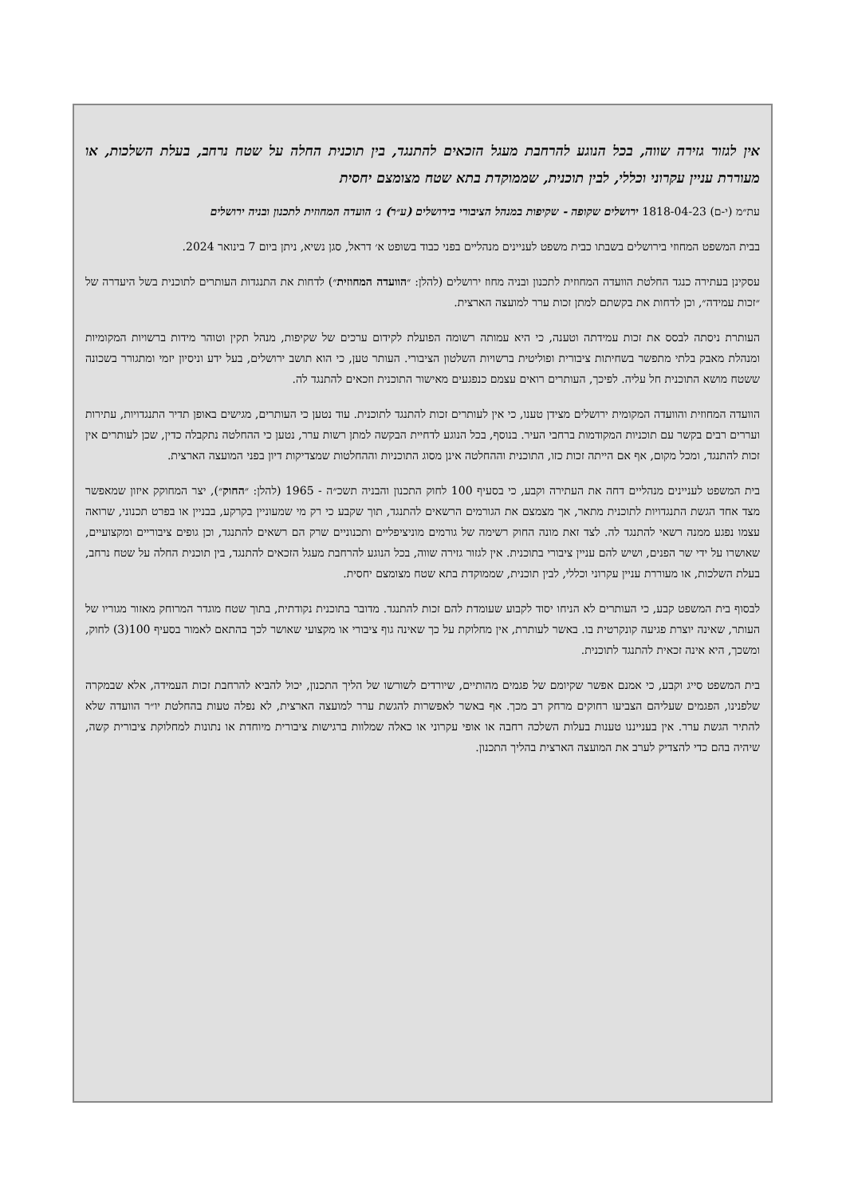אין לגזור גזירה שווה, בכל הנוגע להרחבת מעגל הזכאים להתנגד, בין תוכנית החלה על שטח נרחב, בעלת השלכות, או מעוררת עניין עקרוני וכללי, לבין תוכנית, שממוקדת בתא שטח מצומצם יחסית
עת״מ (י-ם) 1818-04-23 ירושלים שקופה - שקיפות במנהל הציבורי בירושלים (ע״ר) נ׳ הועדה המחוזית לתכנון ובניה ירושלים
בבית המשפט המחוזי בירושלים בשבתו כבית משפט לעניינים מנהליים בפני כבוד בשופט א׳ דראל, סגן נשיא, ניתן ביום 7 בינואר 2024.
עסקינן בעתירה כנגד החלטת הוועדה המחוזית לתכנון ובניה מחוז ירושלים (להלן: ״הוועדה המחוזית״) לדחות את התנגדות העותרים לתוכנית בשל היעדרה של ״זכות עמידה״, וכן לדחות את בקשתם למתן זכות ערר למועצה הארצית.
העותרת ניסתה לבסס את זכות עמידתה וטענה, כי היא עמותה רשומה הפועלת לקידום ערכים של שקיפות, מנהל תקין וטוהר מידות ברשויות המקומיות ומנהלת מאבק בלתי מתפשר בשחיתות ציבורית ופוליטית ברשויות השלטון הציבורי. העותר טען, כי הוא תושב ירושלים, בעל ידע וניסיון יזמי ומתגורר בשכונה ששטח מושא התוכנית חל עליה. לפיכך, העותרים רואים עצמם כנפגעים מאישור התוכנית וזכאים להתנגד לה.
הוועדה המחוזית והוועדה המקומית ירושלים מצידן טענו, כי אין לעותרים זכות להתנגד לתוכנית. עוד נטען כי העותרים, מגישים באופן תדיר התנגדויות, עתירות ועררים רבים בקשר עם תוכניות המקודמות ברחבי העיר. בנוסף, בכל הנוגע לדחיית הבקשה למתן רשות ערר, נטען כי ההחלטה נתקבלה כדין, שכן לעותרים אין זכות להתנגד, ומכל מקום, אף אם הייתה זכות כזו, התוכנית וההחלטה אינן מסוג התוכניות וההחלטות שמצדיקות דיון בפני המועצה הארצית.
בית המשפט לעניינים מנהליים דחה את העתירה וקבע, כי בסעיף 100 לחוק התכנון והבניה תשכ״ה - 1965 (להלן: ״החוק״), יצר המחוקק איזון שמאפשר מצד אחד הגשת התנגדויות לתוכנית מתאר, אך מצמצם את הגורמים הרשאים להתנגד, תוך שקבע כי רק מי שמעוניין בקרקע, בבניין או בפרט תכנוני, שרואה עצמו נפגע ממנה רשאי להתנגד לה. לצד זאת מונה החוק רשימה של גורמים מוניציפליים ותכנוניים שרק הם רשאים להתנגד, וכן גופים ציבוריים ומקצועיים, שאושרו על ידי שר הפנים, ושיש להם עניין ציבורי בתוכנית. אין לגזור גזירה שווה, בכל הנוגע להרחבת מעגל הזכאים להתנגד, בין תוכנית החלה על שטח נרחב, בעלת השלכות, או מעוררת עניין עקרוני וכללי, לבין תוכנית, שממוקדת בתא שטח מצומצם יחסית.
לבסוף בית המשפט קבע, כי העותרים לא הניחו יסוד לקבוע שעומדת להם זכות להתנגד. מדובר בתוכנית נקודתית, בתוך שטח מוגדר המרוחק מאזור מגוריו של העותר, שאינה יוצרת פגיעה קונקרטית בו. באשר לעותרת, אין מחלוקת על כך שאינה גוף ציבורי או מקצועי שאושר לכך בהתאם לאמור בסעיף 100(3) לחוק, ומשכך, היא אינה זכאית להתנגד לתוכנית.
בית המשפט סייג וקבע, כי אמנם אפשר שקיומם של פגמים מהותיים, שיורדים לשורשו של הליך התכנון, יכול להביא להרחבת זכות העמידה, אלא שבמקרה שלפנינו, הפגמים שעליהם הצביעו רחוקים מרחק רב מכך. אף באשר לאפשרות להגשת ערר למועצה הארצית, לא נפלה טעות בהחלטת יו״ר הוועדה שלא להתיר הגשת ערר. אין בענייננו טענות בעלות השלכה רחבה או אופי עקרוני או כאלה שמלוות ברגישות ציבורית מיוחדת או נתונות למחלוקת ציבורית קשה, שיהיה בהם כדי להצדיק לערב את המועצה הארצית בהליך התכנון.